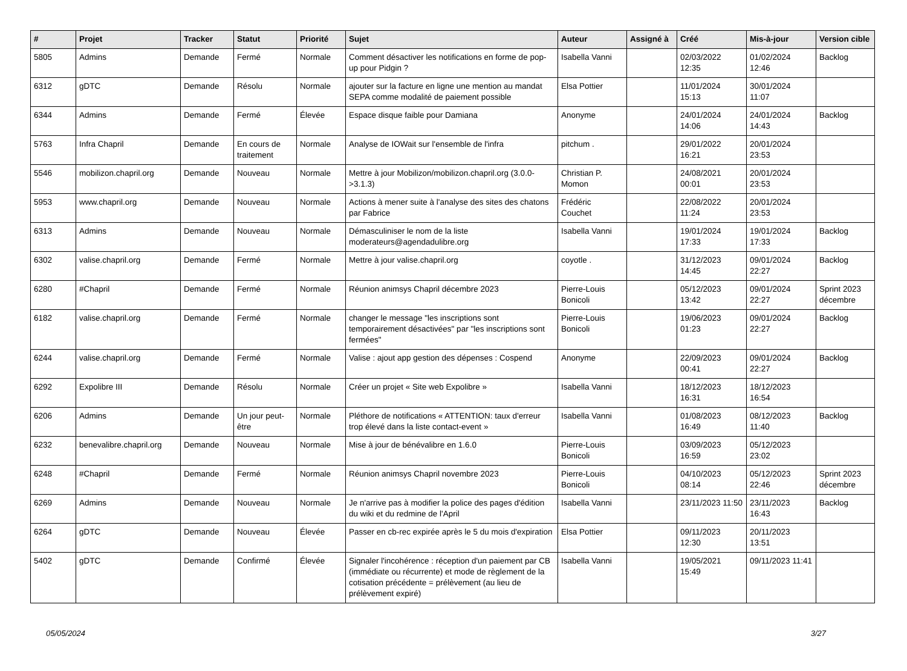| # | Projet | Tracker | Statut | Priorité | Sujet | Auteur | Assigné à | Créé | Mis-à-jour | Version cible |
| --- | --- | --- | --- | --- | --- | --- | --- | --- | --- | --- |
| 5805 | Admins | Demande | Fermé | Normale | Comment désactiver les notifications en forme de pop-up pour Pidgin ? | Isabella Vanni | | 02/03/2022 12:35 | 01/02/2024 12:46 | Backlog |
| 6312 | gDTC | Demande | Résolu | Normale | ajouter sur la facture en ligne une mention au mandat SEPA comme modalité de paiement possible | Elsa Pottier | | 11/01/2024 15:13 | 30/01/2024 11:07 | |
| 6344 | Admins | Demande | Fermé | Élevée | Espace disque faible pour Damiana | Anonyme | | 24/01/2024 14:06 | 24/01/2024 14:43 | Backlog |
| 5763 | Infra Chapril | Demande | En cours de traitement | Normale | Analyse de IOWait sur l'ensemble de l'infra | pitchum . | | 29/01/2022 16:21 | 20/01/2024 23:53 | |
| 5546 | mobilizon.chapril.org | Demande | Nouveau | Normale | Mettre à jour Mobilizon/mobilizon.chapril.org (3.0.0->3.1.3) | Christian P. Momon | | 24/08/2021 00:01 | 20/01/2024 23:53 | |
| 5953 | www.chapril.org | Demande | Nouveau | Normale | Actions à mener suite à l'analyse des sites des chatons par Fabrice | Frédéric Couchet | | 22/08/2022 11:24 | 20/01/2024 23:53 | |
| 6313 | Admins | Demande | Nouveau | Normale | Démasculiniser le nom de la liste moderateurs@agendadulibre.org | Isabella Vanni | | 19/01/2024 17:33 | 19/01/2024 17:33 | Backlog |
| 6302 | valise.chapril.org | Demande | Fermé | Normale | Mettre à jour valise.chapril.org | coyotle . | | 31/12/2023 14:45 | 09/01/2024 22:27 | Backlog |
| 6280 | #Chapril | Demande | Fermé | Normale | Réunion animsys Chapril décembre 2023 | Pierre-Louis Bonicoli | | 05/12/2023 13:42 | 09/01/2024 22:27 | Sprint 2023 décembre |
| 6182 | valise.chapril.org | Demande | Fermé | Normale | changer le message "les inscriptions sont temporairement désactivées" par "les inscriptions sont fermées" | Pierre-Louis Bonicoli | | 19/06/2023 01:23 | 09/01/2024 22:27 | Backlog |
| 6244 | valise.chapril.org | Demande | Fermé | Normale | Valise : ajout app gestion des dépenses : Cospend | Anonyme | | 22/09/2023 00:41 | 09/01/2024 22:27 | Backlog |
| 6292 | Expolibre III | Demande | Résolu | Normale | Créer un projet « Site web Expolibre » | Isabella Vanni | | 18/12/2023 16:31 | 18/12/2023 16:54 | |
| 6206 | Admins | Demande | Un jour peut-être | Normale | Pléthore de notifications « ATTENTION: taux d'erreur trop élevé dans la liste contact-event » | Isabella Vanni | | 01/08/2023 16:49 | 08/12/2023 11:40 | Backlog |
| 6232 | benevalibre.chapril.org | Demande | Nouveau | Normale | Mise à jour de bénévalibre en 1.6.0 | Pierre-Louis Bonicoli | | 03/09/2023 16:59 | 05/12/2023 23:02 | |
| 6248 | #Chapril | Demande | Fermé | Normale | Réunion animsys Chapril novembre 2023 | Pierre-Louis Bonicoli | | 04/10/2023 08:14 | 05/12/2023 22:46 | Sprint 2023 décembre |
| 6269 | Admins | Demande | Nouveau | Normale | Je n'arrive pas à modifier la police des pages d'édition du wiki et du redmine de l'April | Isabella Vanni | | 23/11/2023 11:50 | 23/11/2023 16:43 | Backlog |
| 6264 | gDTC | Demande | Nouveau | Élevée | Passer en cb-rec expirée après le 5 du mois d'expiration | Elsa Pottier | | 09/11/2023 12:30 | 20/11/2023 13:51 | |
| 5402 | gDTC | Demande | Confirmé | Élevée | Signaler l'incohérence : réception d'un paiement par CB (immédiate ou récurrente) et mode de règlement de la cotisation précédente = prélèvement (au lieu de prélèvement expiré) | Isabella Vanni | | 19/05/2021 15:49 | 09/11/2023 11:41 | |
05/05/2024 3/27